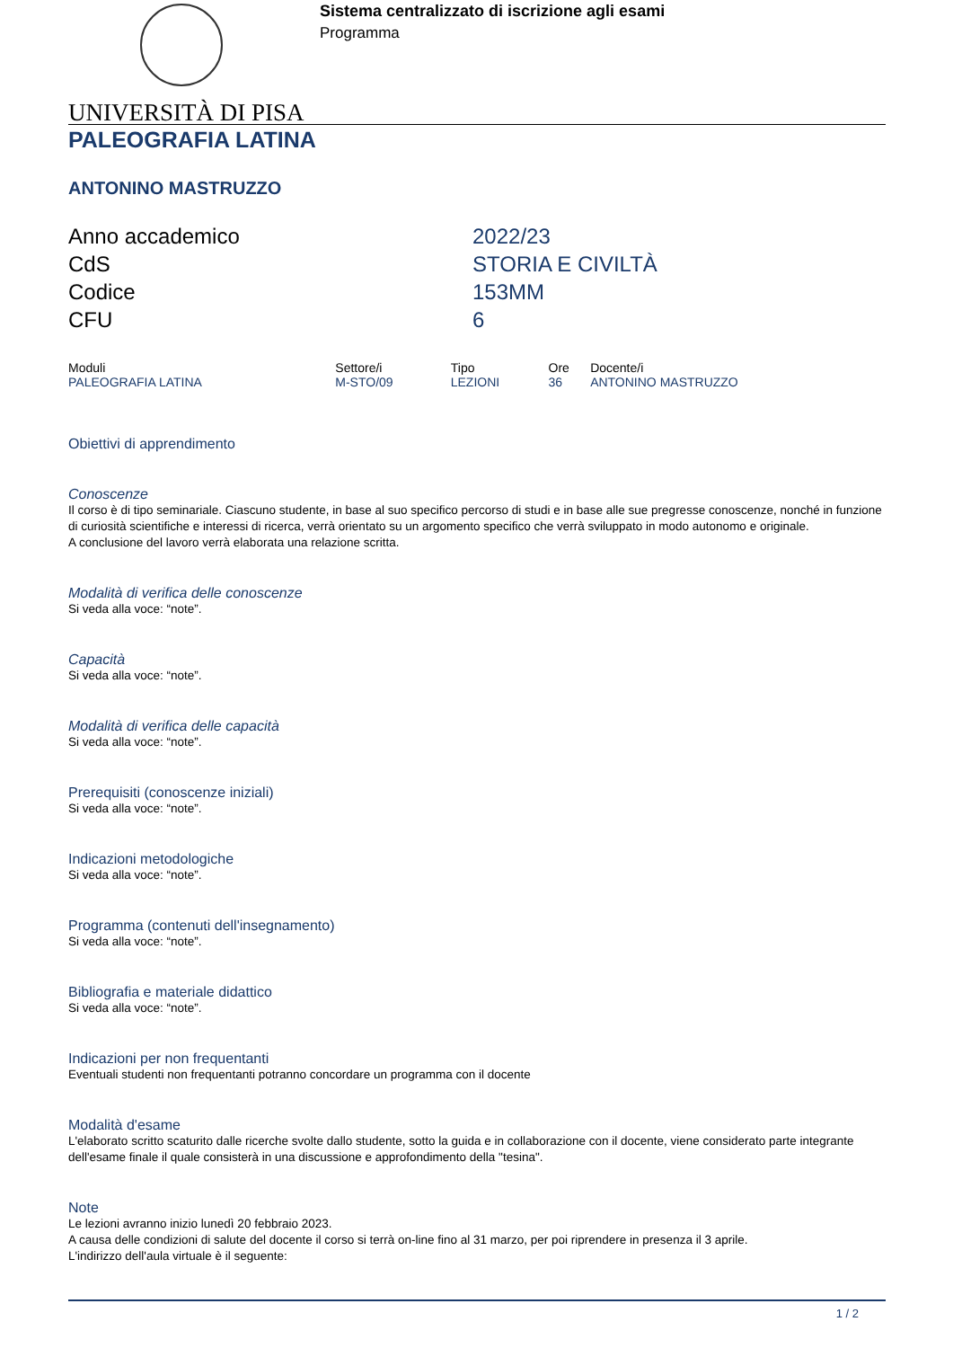Sistema centralizzato di iscrizione agli esami
Programma
UNIVERSITÀ DI PISA
PALEOGRAFIA LATINA
ANTONINO MASTRUZZO
| Anno accademico | 2022/23 |
| CdS | STORIA E CIVILTÀ |
| Codice | 153MM |
| CFU | 6 |
| Moduli | Settore/i | Tipo | Ore | Docente/i |
| --- | --- | --- | --- | --- |
| PALEOGRAFIA LATINA | M-STO/09 | LEZIONI | 36 | ANTONINO MASTRUZZO |
Obiettivi di apprendimento
Conoscenze
Il corso è di tipo seminariale. Ciascuno studente, in base al suo specifico percorso di studi e in base alle sue pregresse conoscenze, nonché in funzione di curiosità scientifiche e interessi di ricerca, verrà orientato su un argomento specifico che verrà sviluppato in modo autonomo e originale.
A conclusione del lavoro verrà elaborata una relazione scritta.
Modalità di verifica delle conoscenze
Si veda alla voce: “note”.
Capacità
Si veda alla voce: “note”.
Modalità di verifica delle capacità
Si veda alla voce: “note”.
Prerequisiti (conoscenze iniziali)
Si veda alla voce: “note”.
Indicazioni metodologiche
Si veda alla voce: “note”.
Programma (contenuti dell'insegnamento)
Si veda alla voce: “note”.
Bibliografia e materiale didattico
Si veda alla voce: “note”.
Indicazioni per non frequentanti
Eventuali studenti non frequentanti potranno concordare un programma con il docente
Modalità d'esame
L'elaborato scritto scaturito dalle ricerche svolte dallo studente, sotto la guida e in collaborazione con il docente, viene considerato parte integrante dell'esame finale il quale consisterà in una discussione e approfondimento della "tesina".
Note
Le lezioni avranno inizio lunedì 20 febbraio 2023.
A causa delle condizioni di salute del docente il corso si terrà on-line fino al 31 marzo, per poi riprendere in presenza il 3 aprile.
L'indirizzo dell'aula virtuale è il seguente:
1 / 2